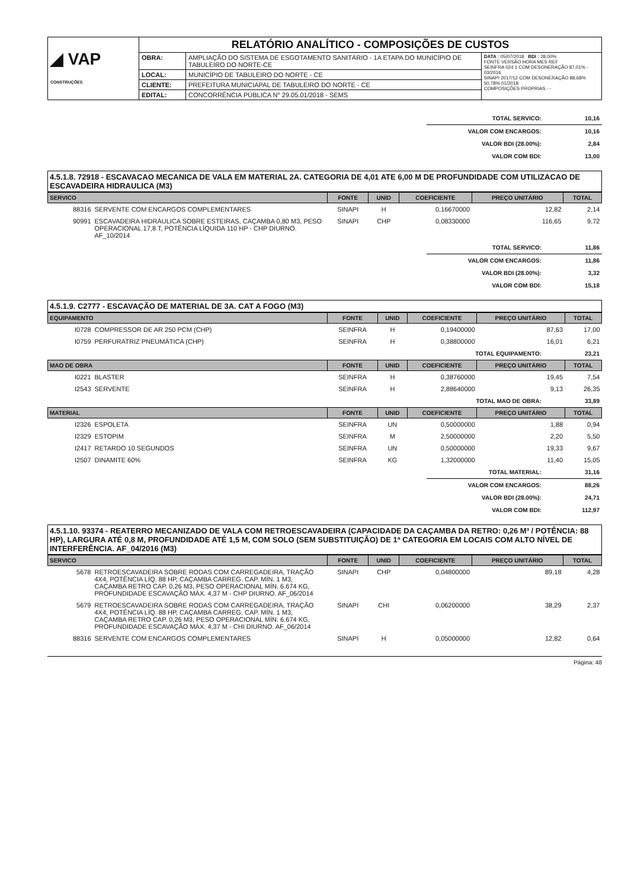| ◢ VAP CONSTRUÇÕES | RELATÓRIO ANALÍTICO - COMPOSIÇÕES DE CUSTOS | | |
| | OBRA: | AMPLIAÇÃO DO SISTEMA DE ESGOTAMENTO SANITÁRIO - 1A ETAPA DO MUNICÍPIO DE TABULEIRO DO NORTE-CE | DATA : 05/07/2018 BDI : 28,00% FONTE VERSÃO HORA MES REF SEINFRA 024.1 COM DESONERAÇÃO 87,01% - 03/2016 SINAPI 2017/12 COM DESONERAÇÃO 88,68% 50,78% 01/2018 COMPOSIÇÕES PRÓPRIAS - - |
| | LOCAL: | MUNICÍPIO DE TABULEIRO DO NORTE - CE | |
| | CLIENTE: | PREFEITURA MUNICIAPAL DE TABULEIRO DO NORTE - CE | |
| | EDITAL: | CONCORRÊNCIA PÚBLICA N° 29.05.01/2018 - SEMS | |
| TOTAL SERVICO: | 10,16 |
| VALOR COM ENCARGOS: | 10,16 |
| VALOR BDI (28.00%): | 2,84 |
| VALOR COM BDI: | 13,00 |
4.5.1.8. 72918 - ESCAVACAO MECANICA DE VALA EM MATERIAL 2A. CATEGORIA DE 4,01 ATE 6,00 M DE PROFUNDIDADE COM UTILIZACAO DE ESCAVADEIRA HIDRAULICA (M3)
| SERVICO | | FONTE | UNID | COEFICIENTE | PREÇO UNITÁRIO | TOTAL |
| --- | --- | --- | --- | --- | --- | --- |
| 88316 | SERVENTE COM ENCARGOS COMPLEMENTARES | SINAPI | H | 0,16670000 | 12,82 | 2,14 |
| 90991 | ESCAVADEIRA HIDRÁULICA SOBRE ESTEIRAS, CAÇAMBA 0,80 M3, PESO OPERACIONAL 17,8 T, POTÊNCIA LÍQUIDA 110 HP - CHP DIURNO. AF_10/2014 | SINAPI | CHP | 0,08330000 | 116,65 | 9,72 |
| TOTAL SERVICO: | 11,86 |
| VALOR COM ENCARGOS: | 11,86 |
| VALOR BDI (28.00%): | 3,32 |
| VALOR COM BDI: | 15,18 |
4.5.1.9. C2777 - ESCAVAÇÃO DE MATERIAL DE 3A. CAT A FOGO (M3)
| EQUIPAMENTO | | FONTE | UNID | COEFICIENTE | PREÇO UNITÁRIO | TOTAL |
| --- | --- | --- | --- | --- | --- | --- |
| I0728 | COMPRESSOR DE AR 250 PCM (CHP) | SEINFRA | H | 0,19400000 | 87,63 | 17,00 |
| I0759 | PERFURATRIZ PNEUMÁTICA (CHP) | SEINFRA | H | 0,38800000 | 16,01 | 6,21 |
| TOTAL EQUIPAMENTO: | 23,21 |
| MAO DE OBRA | | FONTE | UNID | COEFICIENTE | PREÇO UNITÁRIO | TOTAL |
| --- | --- | --- | --- | --- | --- | --- |
| I0221 | BLASTER | SEINFRA | H | 0,38760000 | 19,45 | 7,54 |
| I2543 | SERVENTE | SEINFRA | H | 2,88640000 | 9,13 | 26,35 |
| TOTAL MAO DE OBRA: | 33,89 |
| MATERIAL | | FONTE | UNID | COEFICIENTE | PREÇO UNITÁRIO | TOTAL |
| --- | --- | --- | --- | --- | --- | --- |
| I2326 | ESPOLETA | SEINFRA | UN | 0,50000000 | 1,88 | 0,94 |
| I2329 | ESTOPIM | SEINFRA | M | 2,50000000 | 2,20 | 5,50 |
| I2417 | RETARDO 10 SEGUNDOS | SEINFRA | UN | 0,50000000 | 19,33 | 9,67 |
| I2507 | DINAMITE 60% | SEINFRA | KG | 1,32000000 | 11,40 | 15,05 |
| TOTAL MATERIAL: | 31,16 |
| VALOR COM ENCARGOS: | 88,26 |
| VALOR BDI (28.00%): | 24,71 |
| VALOR COM BDI: | 112,97 |
4.5.1.10. 93374 - REATERRO MECANIZADO DE VALA COM RETROESCAVADEIRA (CAPACIDADE DA CAÇAMBA DA RETRO: 0,26 M³ / POTÊNCIA: 88 HP), LARGURA ATÉ 0,8 M, PROFUNDIDADE ATÉ 1,5 M, COM SOLO (SEM SUBSTITUIÇÃO) DE 1ª CATEGORIA EM LOCAIS COM ALTO NÍVEL DE INTERFERÊNCIA. AF_04/2016 (M3)
| SERVICO | | FONTE | UNID | COEFICIENTE | PREÇO UNITÁRIO | TOTAL |
| --- | --- | --- | --- | --- | --- | --- |
| 5678 | RETROESCAVADEIRA SOBRE RODAS COM CARREGADEIRA, TRAÇÃO 4X4, POTÊNCIA LÍQ. 88 HP, CAÇAMBA CARREG. CAP. MÍN. 1 M3, CAÇAMBA RETRO CAP. 0,26 M3, PESO OPERACIONAL MÍN. 6.674 KG, PROFUNDIDADE ESCAVAÇÃO MÁX. 4,37 M - CHP DIURNO. AF_06/2014 | SINAPI | CHP | 0,04800000 | 89,18 | 4,28 |
| 5679 | RETROESCAVADEIRA SOBRE RODAS COM CARREGADEIRA, TRAÇÃO 4X4, POTÊNCIA LÍQ. 88 HP, CAÇAMBA CARREG. CAP. MÍN. 1 M3, CAÇAMBA RETRO CAP. 0,26 M3, PESO OPERACIONAL MÍN. 6.674 KG, PROFUNDIDADE ESCAVAÇÃO MÁX. 4,37 M - CHI DIURNO. AF_06/2014 | SINAPI | CHI | 0,06200000 | 38,29 | 2,37 |
| 88316 | SERVENTE COM ENCARGOS COMPLEMENTARES | SINAPI | H | 0,05000000 | 12,82 | 0,64 |
Página: 48